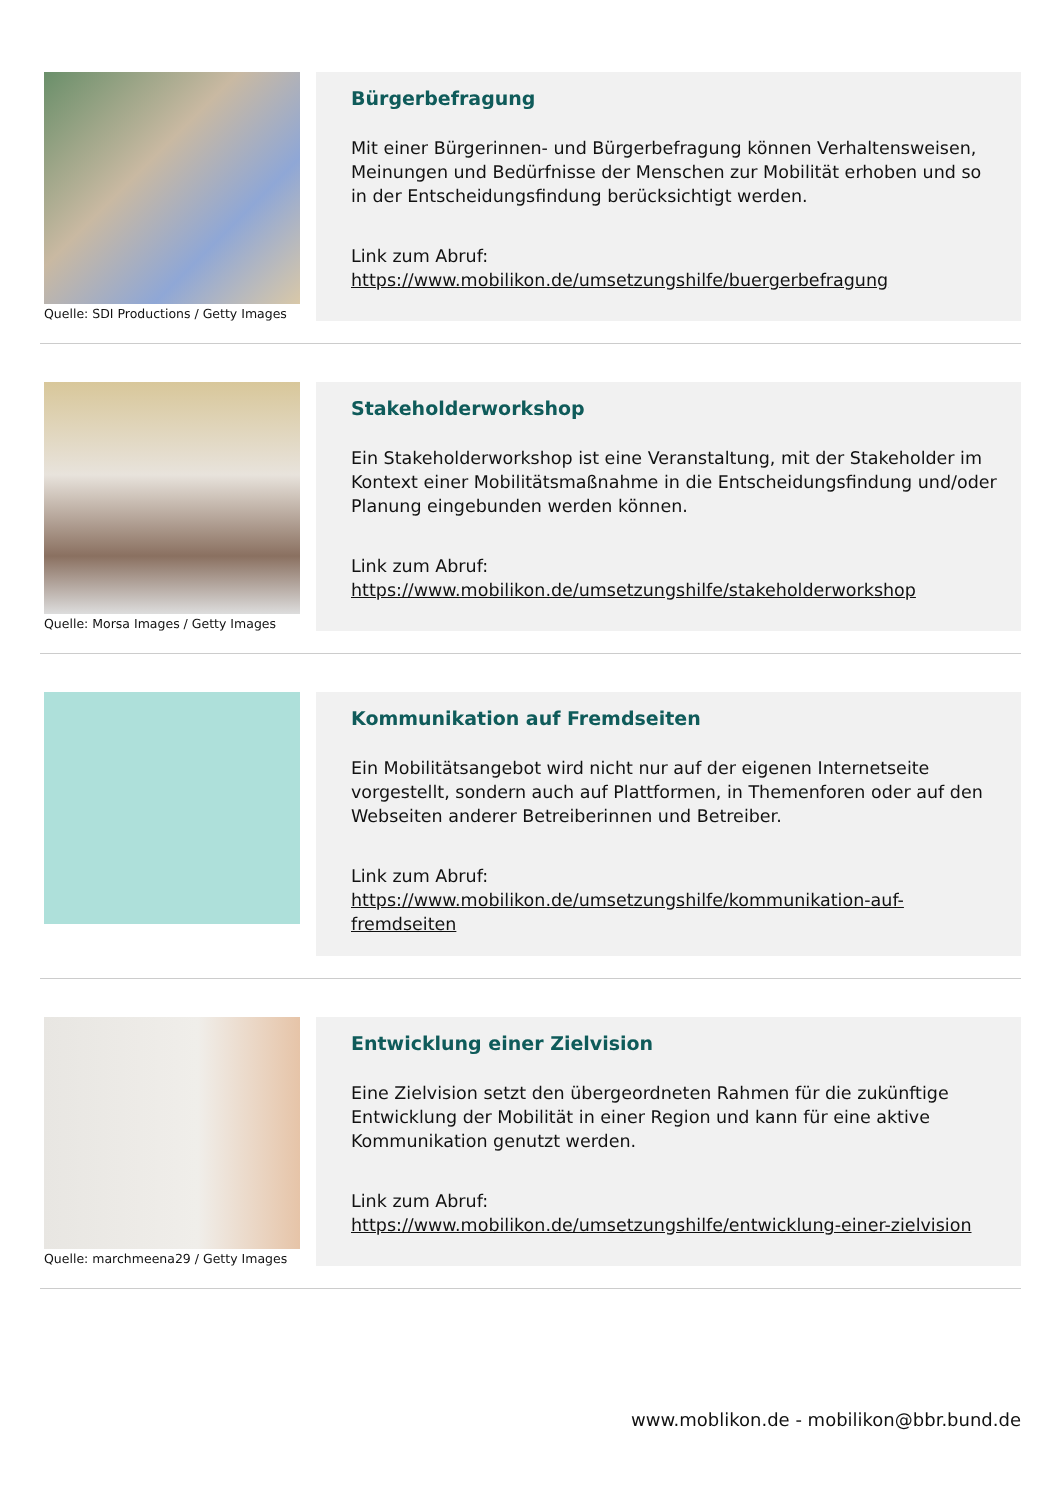Quelle: SDI Productions / Getty Images
Bürgerbefragung
Mit einer Bürgerinnen- und Bürgerbefragung können Verhaltensweisen, Meinungen und Bedürfnisse der Menschen zur Mobilität erhoben und so in der Entscheidungsfindung berücksichtigt werden.
Link zum Abruf:
https://www.mobilikon.de/umsetzungshilfe/buergerbefragung
Quelle: Morsa Images / Getty Images
Stakeholderworkshop
Ein Stakeholderworkshop ist eine Veranstaltung, mit der Stakeholder im Kontext einer Mobilitätsmaßnahme in die Entscheidungsfindung und/oder Planung eingebunden werden können.
Link zum Abruf:
https://www.mobilikon.de/umsetzungshilfe/stakeholderworkshop
Kommunikation auf Fremdseiten
Ein Mobilitätsangebot wird nicht nur auf der eigenen Internetseite vorgestellt, sondern auch auf Plattformen, in Themenforen oder auf den Webseiten anderer Betreiberinnen und Betreiber.
Link zum Abruf:
https://www.mobilikon.de/umsetzungshilfe/kommunikation-auf-fremdseiten
Quelle: marchmeena29 / Getty Images
Entwicklung einer Zielvision
Eine Zielvision setzt den übergeordneten Rahmen für die zukünftige Entwicklung der Mobilität in einer Region und kann für eine aktive Kommunikation genutzt werden.
Link zum Abruf:
https://www.mobilikon.de/umsetzungshilfe/entwicklung-einer-zielvision
www.moblikon.de - mobilikon@bbr.bund.de